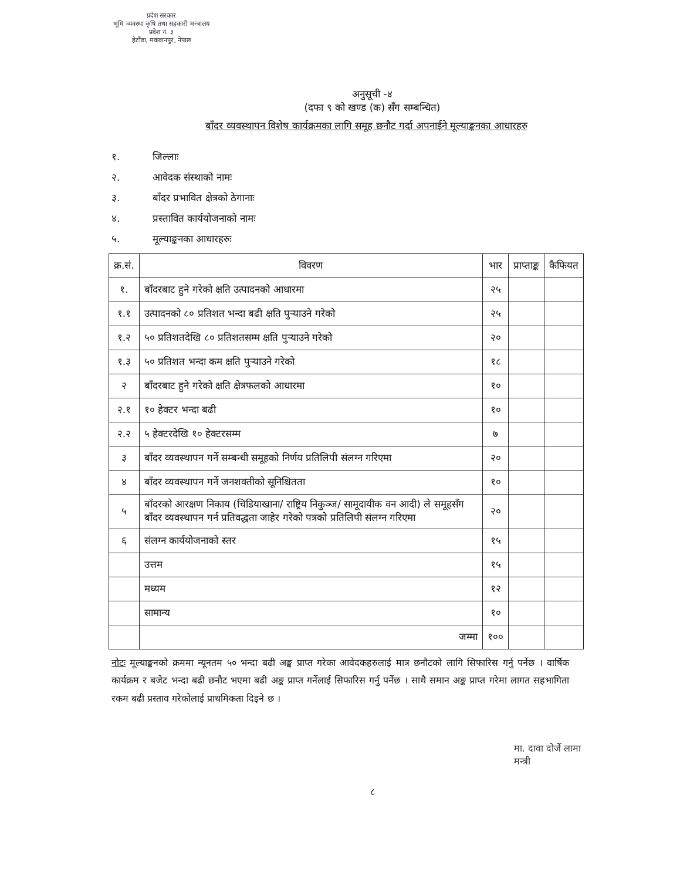प्रदेश सरकार
भूमि व्यवस्था कृषि तथा सहकारी मन्त्रालय
प्रदेश नं. ३
हेटौंडा, मकवानपुर, नेपाल
अनुसूची -४
(दफा ९ को खण्ड (क) सँग सम्बन्धित)
बाँदर व्यवस्थापन विशेष कार्यक्रमका लागि समूह छनौट गर्दा अपनाईने मूल्याङ्कनका आधारहरु
१. जिल्लाः
२. आवेदक संस्थाको नामः
३. बाँदर प्रभावित क्षेत्रको ठेगानाः
४. प्रस्तावित कार्ययोजनाको नामः
५. मूल्याङ्कनका आधारहरुः
| क्र.सं. | विवरण | भार | प्राप्ताङ्क | कैफियत |
| --- | --- | --- | --- | --- |
| १. | बाँदरबाट हुने गरेको क्षति उत्पादनको आधारमा | २५ | | |
| १.१ | उत्पादनको ८० प्रतिशत भन्दा बढी क्षति पुऱ्याउने गरेको | २५ | | |
| १.२ | ५० प्रतिशतदेखि ८० प्रतिशतसम्म क्षति पुऱ्याउने गरेको | २० | | |
| १.३ | ५० प्रतिशत भन्दा कम क्षति पुऱ्याउने गरेको | १८ | | |
| २ | बाँदरबाट हुने गरेको क्षति क्षेत्रफलको आधारमा | १० | | |
| २.१ | १० हेक्टर भन्दा बढी | १० | | |
| २.२ | ५ हेक्टरदेखि १० हेक्टरसम्म | ७ | | |
| ३ | बाँदर व्यवस्थापन गर्ने सम्बन्धी समूहको निर्णय प्रतिलिपी संलग्न गरिएमा | २० | | |
| ४ | बाँदर व्यवस्थापन गर्ने जनशक्तीको सूनिश्चितता | १० | | |
| ५ | बाँदरको आरक्षण निकाय (चिडियाखाना/ राष्ट्रिय निकुञ्ज/ सामूदायीक वन आदी) ले समूहसँग बाँदर व्यवस्थापन गर्न प्रतिवद्धता जाहेर गरेको पत्रको प्रतिलिपी संलग्न गरिएमा | २० | | |
| ६ | संलग्न कार्ययोजनाको स्तर | १५ | | |
| | उत्तम | १५ | | |
| | मध्यम | १२ | | |
| | सामान्य | १० | | |
| | जम्मा | १०० | | |
नोटः मूल्याङ्कनको क्रममा न्यूनतम ५० भन्दा बढी अङ्क प्राप्त गरेका आवेदकहरुलाई मात्र छनौटको लागि सिफारिस गर्नु पर्नेछ । वार्षिक कार्यक्रम र बजेट भन्दा बढी छनौट भएमा बढी अङ्क प्राप्त गर्नेलाई सिफारिस गर्नु पर्नेछ । साथै समान अङ्क प्राप्त गरेमा लागत सहभागिता रकम बढी प्रस्ताव गरेकोलाई प्राथमिकता दिइने छ ।
मा. दावा दोर्जे लामा
मन्त्री
८